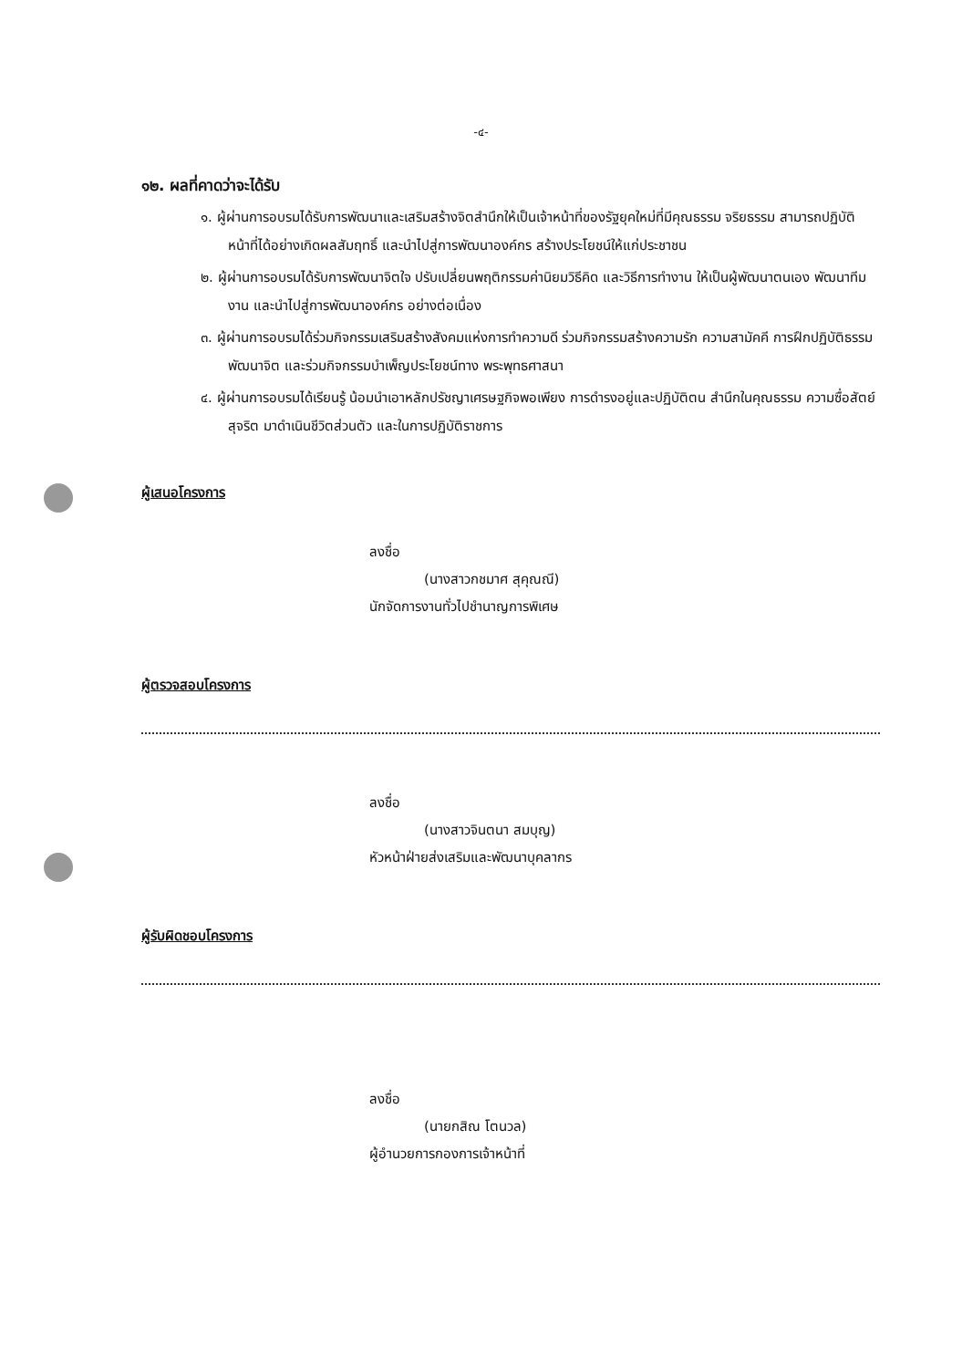-๔-
๑๒. ผลที่คาดว่าจะได้รับ
๑. ผู้ผ่านการอบรมได้รับการพัฒนาและเสริมสร้างจิตสำนึกให้เป็นเจ้าหน้าที่ของรัฐยุคใหม่ที่มีคุณธรรม จริยธรรม สามารถปฏิบัติหน้าที่ได้อย่างเกิดผลสัมฤทธิ์ และนำไปสู่การพัฒนาองค์กร สร้างประโยชน์ให้แก่ประชาชน
๒. ผู้ผ่านการอบรมได้รับการพัฒนาจิตใจ ปรับเปลี่ยนพฤติกรรมค่านิยมวิธีคิด และวิธีการทำงาน ให้เป็นผู้พัฒนาตนเอง พัฒนาทีมงาน และนำไปสู่การพัฒนาองค์กร อย่างต่อเนื่อง
๓. ผู้ผ่านการอบรมได้ร่วมกิจกรรมเสริมสร้างสังคมแห่งการทำความดี ร่วมกิจกรรมสร้างความรัก ความสามัคคี การฝึกปฏิบัติธรรมพัฒนาจิต และร่วมกิจกรรมบำเพ็ญประโยชน์ทาง พระพุทธศาสนา
๔. ผู้ผ่านการอบรมได้เรียนรู้ น้อมนำเอาหลักปรัชญาเศรษฐกิจพอเพียง การดำรงอยู่และปฏิบัติตน สำนึกในคุณธรรม ความซื่อสัตย์ สุจริต มาดำเนินชีวิตส่วนตัว และในการปฏิบัติราชการ
ผู้เสนอโครงการ
ลงชื่อ
(นางสาวกชมาศ สุคุณณี)
นักจัดการงานทั่วไปชำนาญการพิเศษ
ผู้ตรวจสอบโครงการ
ลงชื่อ
(นางสาวจินตนา สมบุญ)
หัวหน้าฝ่ายส่งเสริมและพัฒนาบุคลากร
ผู้รับผิดชอบโครงการ
ลงชื่อ
(นายกสิณ โตนวล)
ผู้อำนวยการกองการเจ้าหน้าที่